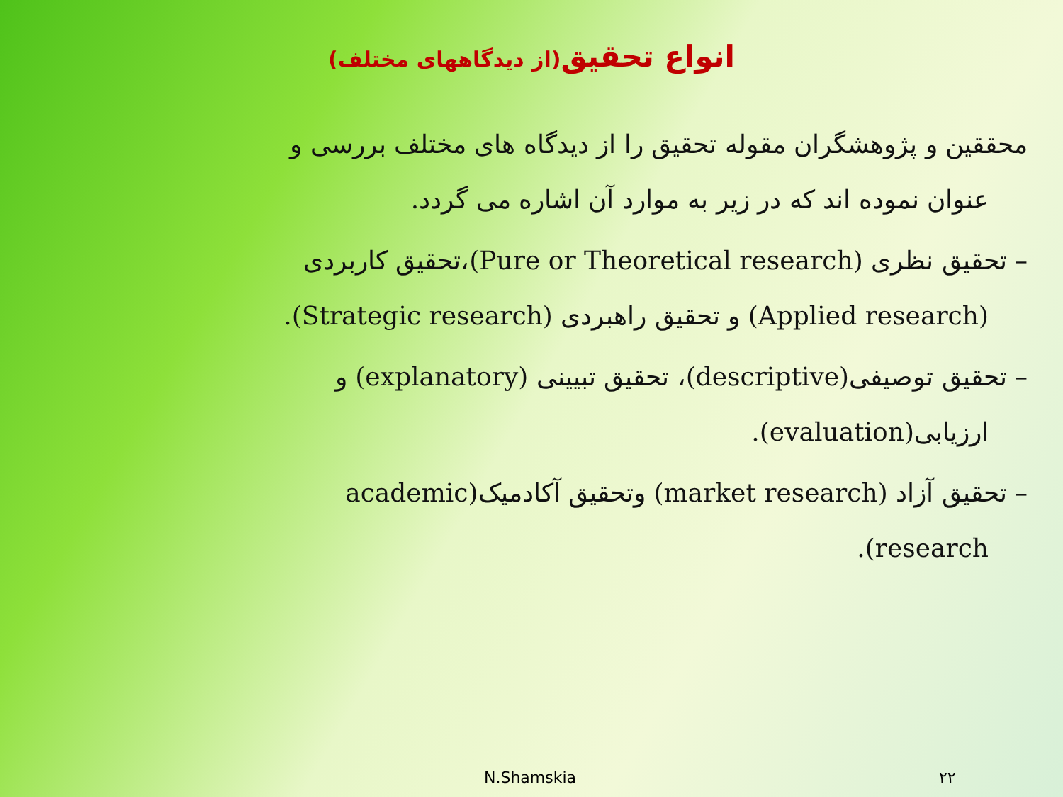انواع تحقیق(از دیدگاههای مختلف)
محققین و پژوهشگران مقوله تحقیق را از دیدگاه های مختلف بررسی و
عنوان نموده اند که در زیر به موارد آن اشاره می گردد.
– تحقیق نظری (Pure or Theoretical research)،تحقیق کاربردی
(Applied research) و تحقیق راهبردی (Strategic research).
– تحقیق توصیفی(descriptive)، تحقیق تبیینی (explanatory) و
ارزیابی(evaluation).
– تحقیق آزاد (market research) وتحقیق آکادمیک(academic
research).
N.Shamskia ۲۲